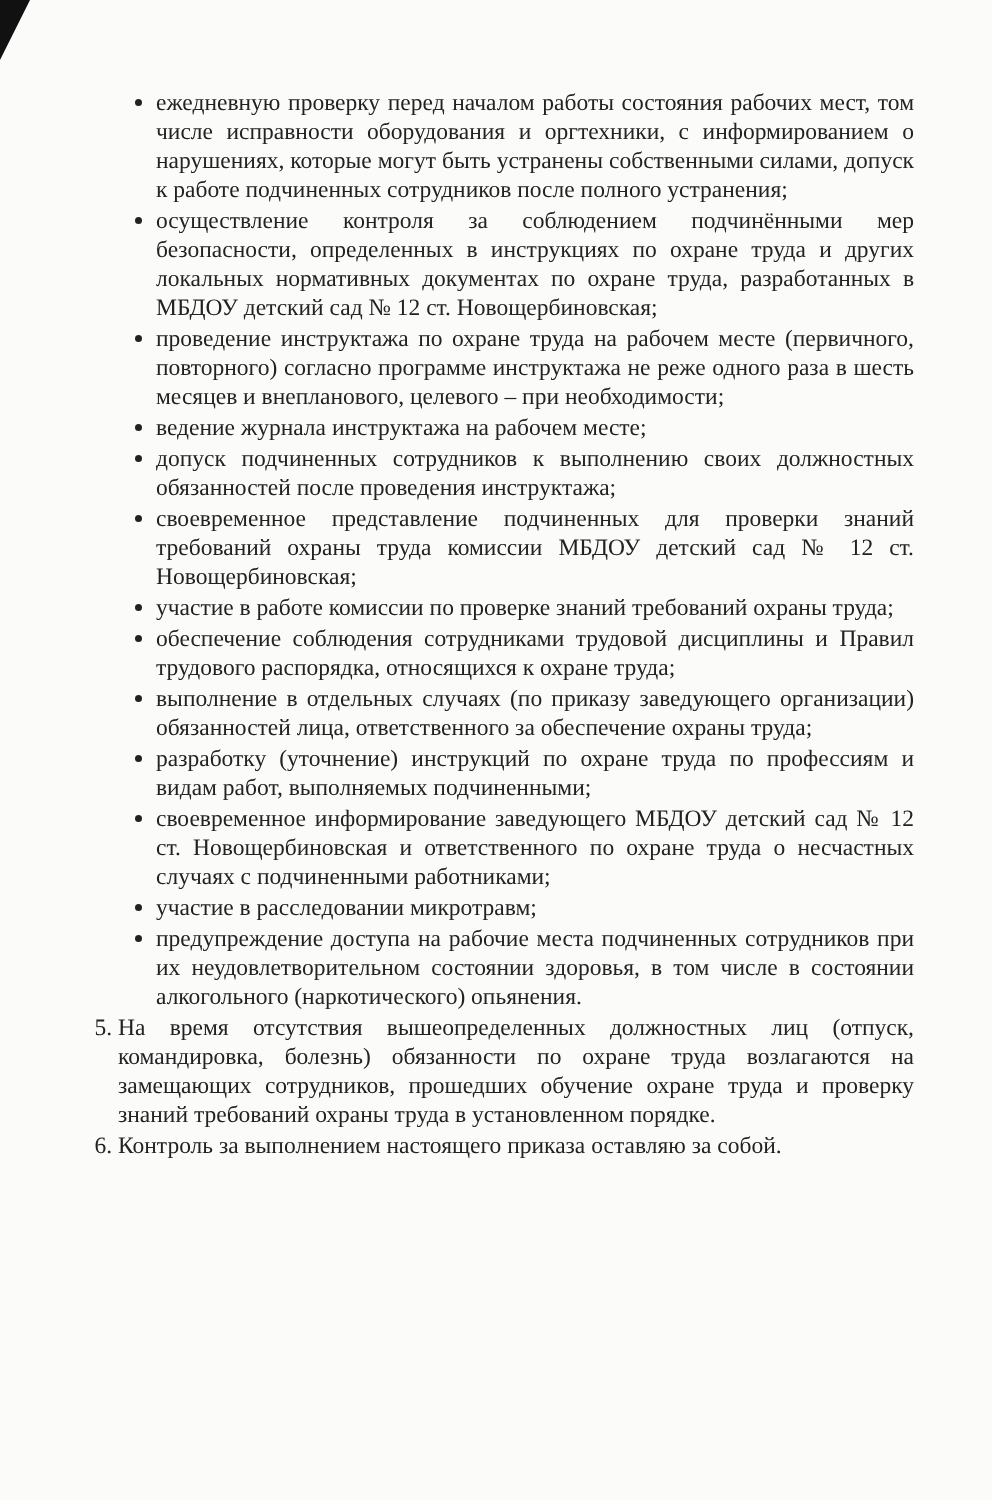ежедневную проверку перед началом работы состояния рабочих мест, том числе исправности оборудования и оргтехники, с информированием о нарушениях, которые могут быть устранены собственными силами, допуск к работе подчиненных сотрудников после полного устранения;
осуществление контроля за соблюдением подчинёнными мер безопасности, определенных в инструкциях по охране труда и других локальных нормативных документах по охране труда, разработанных в МБДОУ детский сад № 12 ст. Новощербиновская;
проведение инструктажа по охране труда на рабочем месте (первичного, повторного) согласно программе инструктажа не реже одного раза в шесть месяцев и внепланового, целевого – при необходимости;
ведение журнала инструктажа на рабочем месте;
допуск подчиненных сотрудников к выполнению своих должностных обязанностей после проведения инструктажа;
своевременное представление подчиненных для проверки знаний требований охраны труда комиссии МБДОУ детский сад № 12 ст. Новощербиновская;
участие в работе комиссии по проверке знаний требований охраны труда;
обеспечение соблюдения сотрудниками трудовой дисциплины и Правил трудового распорядка, относящихся к охране труда;
выполнение в отдельных случаях (по приказу заведующего организации) обязанностей лица, ответственного за обеспечение охраны труда;
разработку (уточнение) инструкций по охране труда по профессиям и видам работ, выполняемых подчиненными;
своевременное информирование заведующего МБДОУ детский сад № 12 ст. Новощербиновская и ответственного по охране труда о несчастных случаях с подчиненными работниками;
участие в расследовании микротравм;
предупреждение доступа на рабочие места подчиненных сотрудников при их неудовлетворительном состоянии здоровья, в том числе в состоянии алкогольного (наркотического) опьянения.
5. На время отсутствия вышеопределенных должностных лиц (отпуск, командировка, болезнь) обязанности по охране труда возлагаются на замещающих сотрудников, прошедших обучение охране труда и проверку знаний требований охраны труда в установленном порядке.
6. Контроль за выполнением настоящего приказа оставляю за собой.